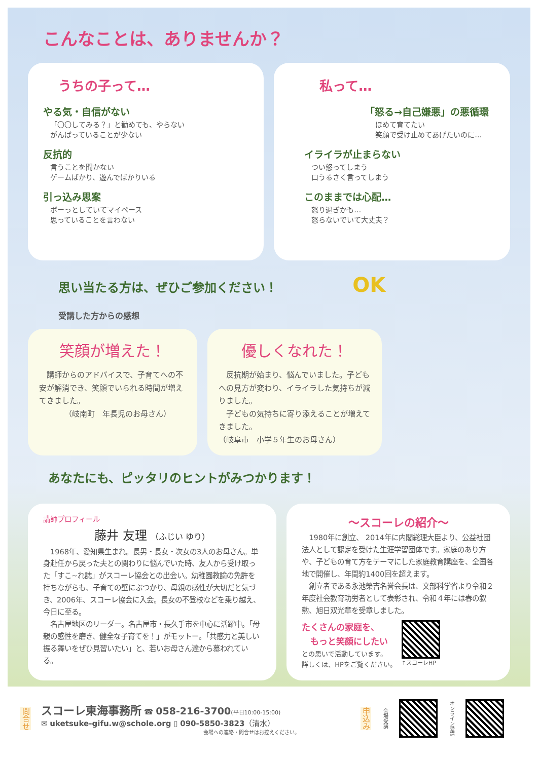こんなことは、ありませんか？
うちの子って…
やる気・自信がない
「〇〇してみる？」と勧めても、やらない
がんばっていることが少ない
反抗的
言うことを聞かない
ゲームばかり、遊んでばかりいる
引っ込み思案
ボーっとしていてマイペース
思っていることを言わない
私って…
「怒る→自己嫌悪」の悪循環
ほめて育てたい
笑顔で受け止めてあげたいのに…
イライラが止まらない
つい怒ってしまう
口うるさく言ってしまう
このままでは心配…
怒り過ぎかも…
怒らないでいて大丈夫？
思い当たる方は、ぜひご参加ください！ OK
受講した方からの感想
笑顔が増えた！
　講師からのアドバイスで、子育てへの不安が解消でき、笑顔でいられる時間が増えてきました。
（岐南町　年長児のお母さん）
優しくなれた！
　反抗期が始まり、悩んでいました。子どもへの見方が変わり、イライラした気持ちが減りました。
　子どもの気持ちに寄り添えることが増えてきました。
（岐阜市　小学５年生のお母さん）
あなたにも、ピッタリのヒントがみつかります！
講師プロフィール
藤井 友理 （ふじい ゆり）
　1968年、愛知県生まれ。長男・長女・次女の3人のお母さん。単身赴任から戻った夫との関わりに悩んでいた時、友人から受け取った「すこ~れ誌」がスコーレ協会との出会い。幼稚園教諭の免許を持ちながらも、子育ての壁にぶつかり、母親の感性が大切だと気づき、2006年、スコーレ協会に入会。長女の不登校などを乗り越え、今日に至る。
　名古屋地区のリーダー。名古屋市・長久手市を中心に活躍中。「母親の感性を磨き、健全な子育てを！」がモットー。「共感力と美しい振る舞いをぜひ見習いたい」と、若いお母さん達から慕われている。
～スコーレの紹介～
　1980年に創立、 2014年に内閣総理大臣より、公益社団法人として認定を受けた生涯学習団体です。家庭のあり方や、子どもの育て方をテーマにした家庭教育講座を、全国各地で開催し、年間約1400回を超えます。
　創立者である永池榮吉名誉会長は、文部科学省より令和２年度社会教育功労者として表彰され、令和４年には春の叙勲、旭日双光章を受章しました。
たくさんの家庭を、
　もっと笑顔にしたい
との思いで活動しています。
詳しくは、HPをご覧ください。
↑スコーレHP
問合せ
スコーレ東海事務所 ☎ 058-216-3700(平日10:00-15:00)
✉ uketsuke-gifu.w@schole.org ▯ 090-5850-3823（清水）
会場への連絡・問合せはお控えください。
申込み
会場受講
オンライン受講